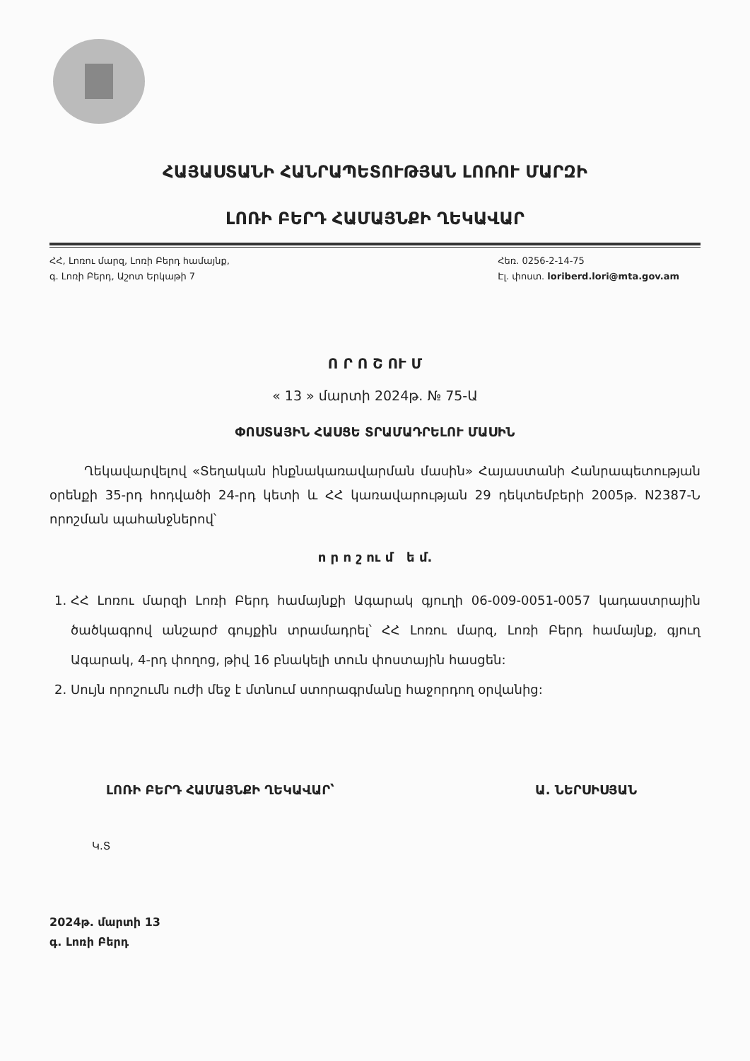ՀԱՅԱՍՏԱՆԻ ՀԱՆՐԱՊԵՏՈՒԹՅԱՆ ԼՈՌՈՒ ՄԱՐԶԻ
ԼՈՌԻ ԲԵՐԴ ՀԱՄԱՅՆՔԻ ՂԵԿԱՎԱՐ
ՀՀ, Լոռու մարզ, Լոռի Բերդ համայնք,
գ. Լոռի Բերդ, Աշոտ Երկաթի 7
Հեռ. 0256-2-14-75
Էլ. փոստ. loriberd.lori@mta.gov.am
Ո Ր Ո Շ ՈՒ Մ
« 13 » մարտի 2024թ. № 75-Ա
ՓՈՍՏԱՅԻՆ ՀԱՍՑԵ ՏՐԱՄԱԴՐԵԼՈՒ ՄԱՍԻՆ
Ղեկավարվելով «Տեղական ինքնակառավարման մասին» Հայաստանի Հանրապետության օրենքի 35-րդ հոդվածի 24-րդ կետի և ՀՀ կառավարության 29 դեկտեմբերի 2005թ. N2387-Ն որոշման պահանջներով՝
ո ր ո շ ու մ ե մ.
1. ՀՀ Լոռու մարզի Լոռի Բերդ համայնքի Ագարակ գյուղի 06-009-0051-0057 կադաստրային ծածկագրով անշարժ գույքին տրամադրել՝ ՀՀ Լոռու մարզ, Լոռի Բերդ համայնք, գյուղ Ագարակ, 4-րդ փողոց, թիվ 16 բնակելի տուն փոստային հասցեն:
2. Սույն որոշումն ուժի մեջ է մտնում ստորագրմանը հաջորդող օրվանից:
ԼՈՌԻ ԲԵՐԴ ՀԱՄԱՅՆՔԻ ՂԵԿԱՎԱՐ՝ Ա. ՆԵՐՍԻՍՅԱՆ
Կ.Տ
2024թ. մարտի 13
գ. Լոռի Բերդ